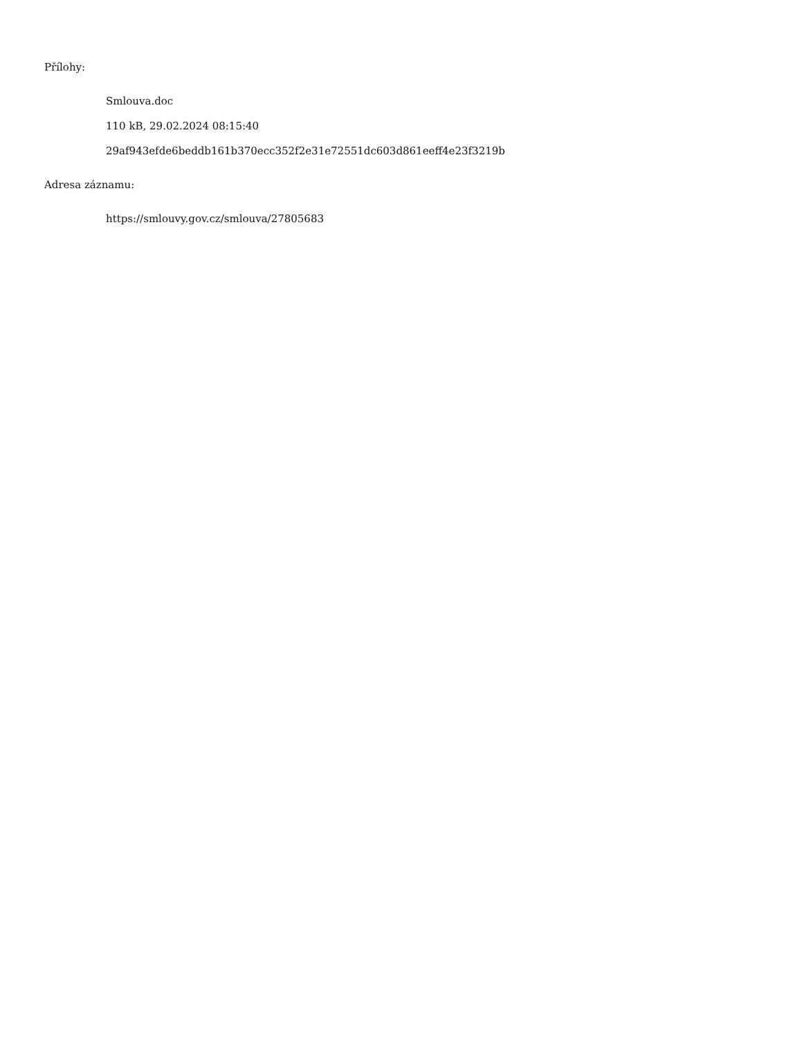Přílohy:
Smlouva.doc
110 kB, 29.02.2024 08:15:40
29af943efde6beddb161b370ecc352f2e31e72551dc603d861eeff4e23f3219b
Adresa záznamu:
https://smlouvy.gov.cz/smlouva/27805683